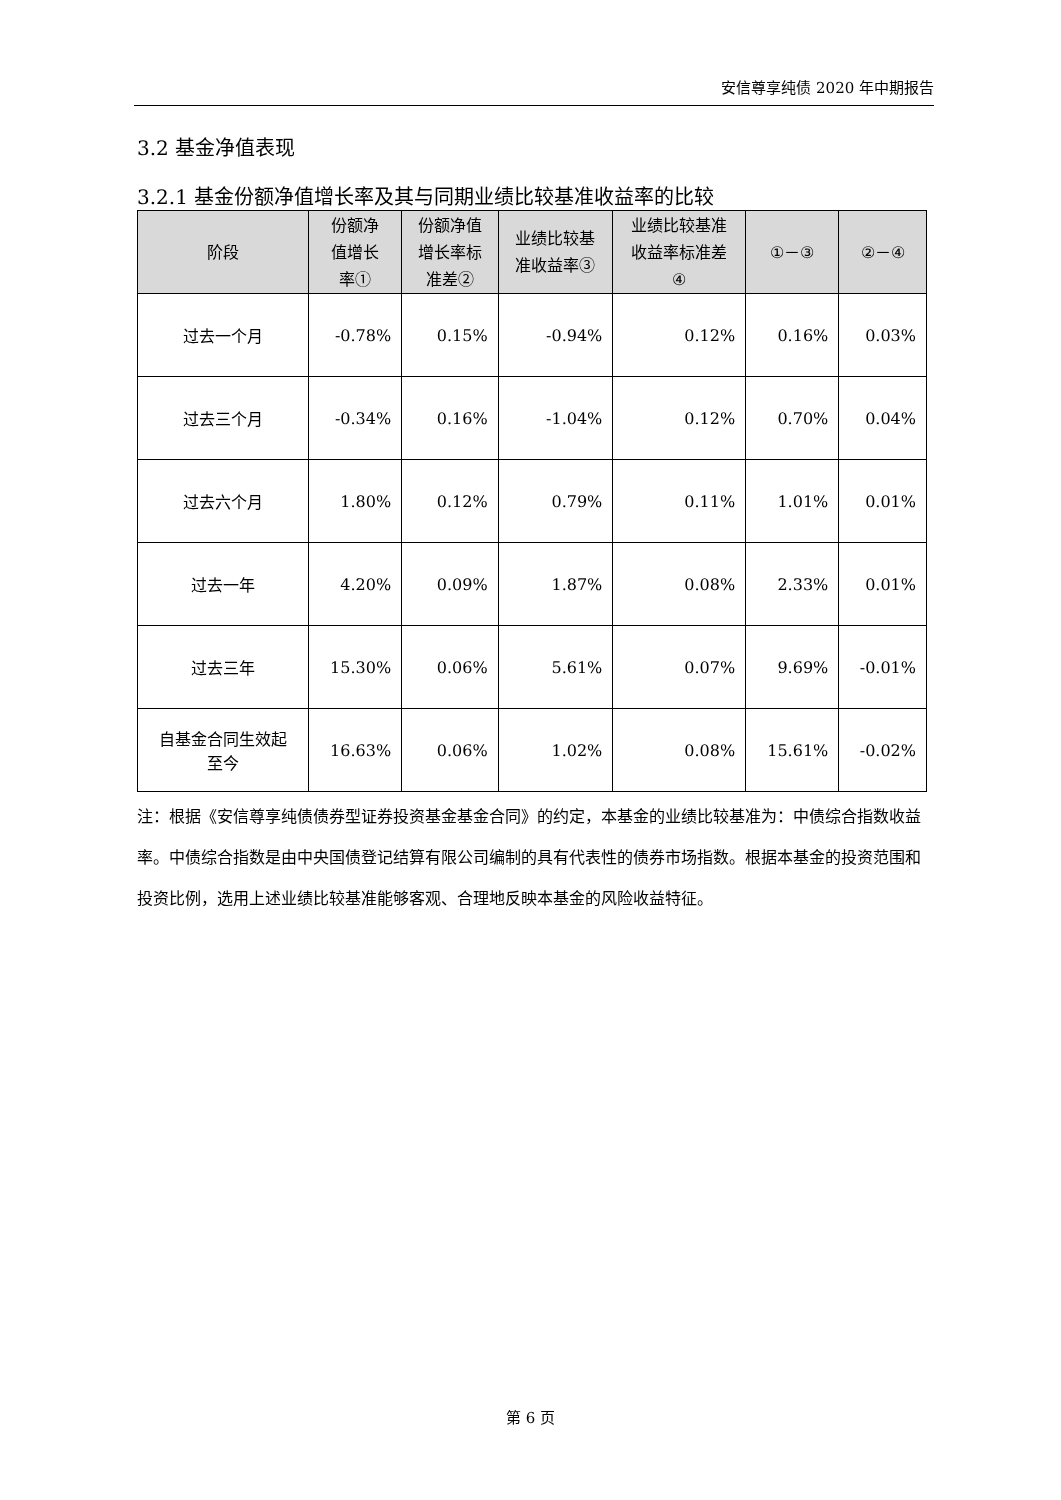安信尊享纯债 2020 年中期报告
3.2 基金净值表现
3.2.1 基金份额净值增长率及其与同期业绩比较基准收益率的比较
| 阶段 | 份额净 值增长 率① | 份额净值 增长率标 准差② | 业绩比较基 准收益率③ | 业绩比较基准 收益率标准差 ④ | ①－③ | ②－④ |
| --- | --- | --- | --- | --- | --- | --- |
| 过去一个月 | -0.78% | 0.15% | -0.94% | 0.12% | 0.16% | 0.03% |
| 过去三个月 | -0.34% | 0.16% | -1.04% | 0.12% | 0.70% | 0.04% |
| 过去六个月 | 1.80% | 0.12% | 0.79% | 0.11% | 1.01% | 0.01% |
| 过去一年 | 4.20% | 0.09% | 1.87% | 0.08% | 2.33% | 0.01% |
| 过去三年 | 15.30% | 0.06% | 5.61% | 0.07% | 9.69% | -0.01% |
| 自基金合同生效起 至今 | 16.63% | 0.06% | 1.02% | 0.08% | 15.61% | -0.02% |
注：根据《安信尊享纯债债券型证券投资基金基金合同》的约定，本基金的业绩比较基准为：中债综合指数收益率。中债综合指数是由中央国债登记结算有限公司编制的具有代表性的债券市场指数。根据本基金的投资范围和投资比例，选用上述业绩比较基准能够客观、合理地反映本基金的风险收益特征。
第 6 页